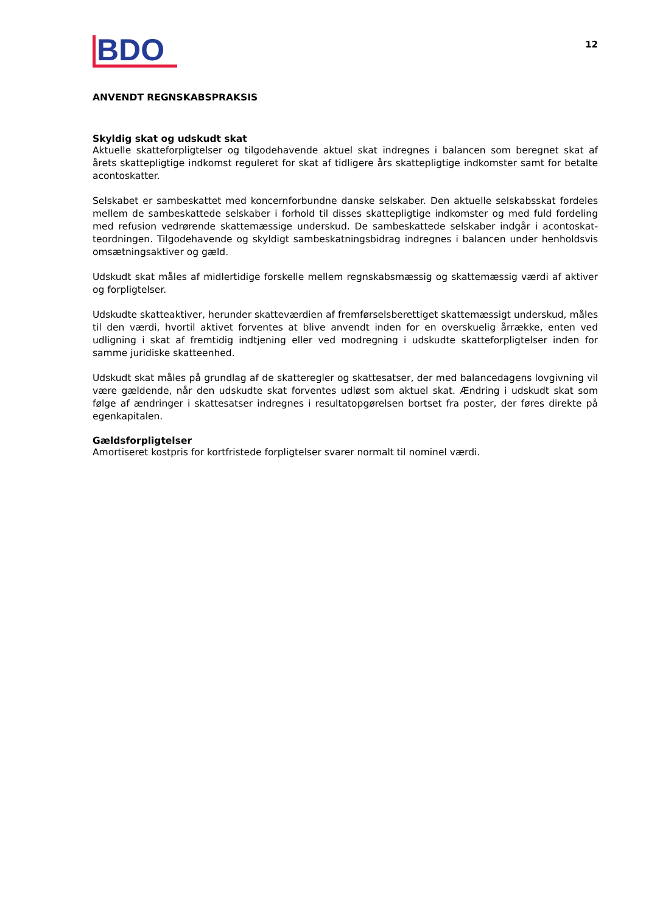BDO
12
ANVENDT REGNSKABSPRAKSIS
Skyldig skat og udskudt skat
Aktuelle skatteforpligtelser og tilgodehavende aktuel skat indregnes i balancen som beregnet skat af årets skattepligtige indkomst reguleret for skat af tidligere års skattepligtige indkomster samt for betalte acontoskatter.
Selskabet er sambeskattet med koncernforbundne danske selskaber. Den aktuelle selskabsskat fordeles mellem de sambeskattede selskaber i forhold til disses skattepligtige indkomster og med fuld fordeling med refusion vedrørende skattemæssige underskud. De sambeskattede selskaber indgår i acontoskat­teordningen. Tilgodehavende og skyldigt sambeskatningsbidrag indregnes i balancen under henholdsvis omsætningsaktiver og gæld.
Udskudt skat måles af midlertidige forskelle mellem regnskabsmæssig og skattemæssig værdi af aktiver og forpligtelser.
Udskudte skatteaktiver, herunder skatteværdien af fremførselsberettiget skattemæssigt underskud, måles til den værdi, hvortil aktivet forventes at blive anvendt inden for en overskuelig årrække, enten ved udligning i skat af fremtidig indtjening eller ved modregning i udskudte skatteforpligtelser inden for samme juridiske skatteenhed.
Udskudt skat måles på grundlag af de skatteregler og skattesatser, der med balancedagens lovgivning vil være gældende, når den udskudte skat forventes udløst som aktuel skat. Ændring i udskudt skat som følge af ændringer i skattesatser indregnes i resultatopgørelsen bortset fra poster, der føres direkte på egenkapitalen.
Gældsforpligtelser
Amortiseret kostpris for kortfristede forpligtelser svarer normalt til nominel værdi.